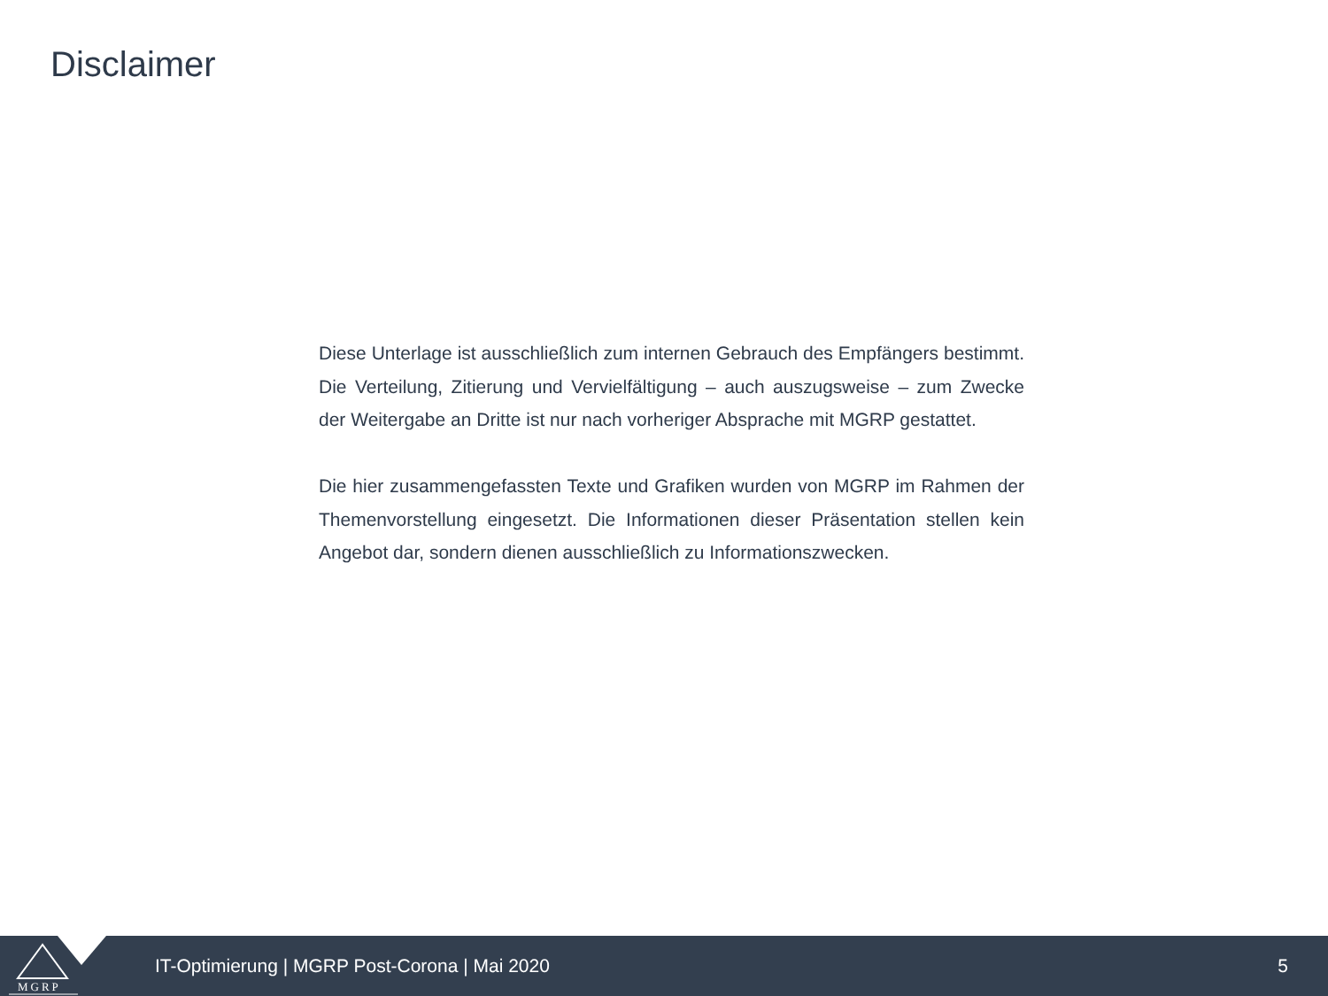Disclaimer
Diese Unterlage ist ausschließlich zum internen Gebrauch des Empfängers bestimmt. Die Verteilung, Zitierung und Vervielfältigung – auch auszugsweise – zum Zwecke der Weitergabe an Dritte ist nur nach vorheriger Absprache mit MGRP gestattet.
Die hier zusammengefassten Texte und Grafiken wurden von MGRP im Rahmen der Themenvorstellung eingesetzt. Die Informationen dieser Präsentation stellen kein Angebot dar, sondern dienen ausschließlich zu Informationszwecken.
MGRP
IT-Optimierung | MGRP Post-Corona | Mai 2020
5